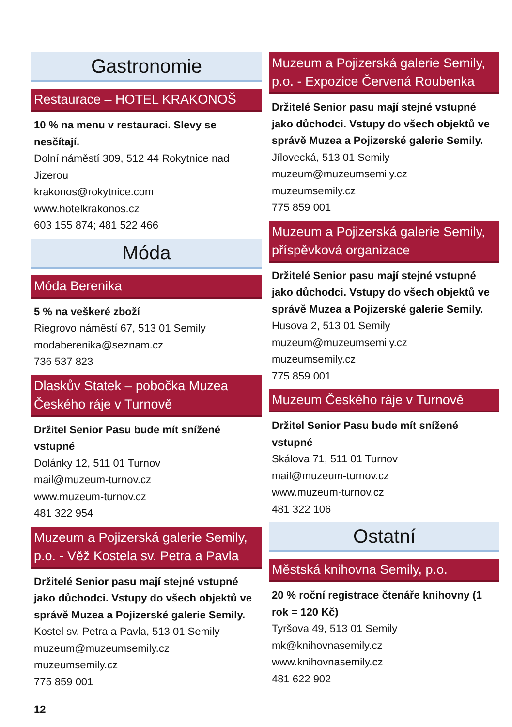Gastronomie
Restaurace – HOTEL KRAKONOŠ
10 % na menu v restauraci. Slevy se nesčítají.
Dolní náměstí 309, 512 44 Rokytnice nad Jizerou
krakonos@rokytnice.com
www.hotelkrakonos.cz
603 155 874; 481 522 466
Móda
Móda Berenika
5 % na veškeré zboží
Riegrovo náměstí 67, 513 01 Semily
modaberenika@seznam.cz
736 537 823
Dlaskův Statek – pobočka Muzea Českého ráje v Turnově
Držitel Senior Pasu bude mít snížené vstupné
Dolánky 12, 511 01 Turnov
mail@muzeum-turnov.cz
www.muzeum-turnov.cz
481 322 954
Muzeum a Pojizerská galerie Semily, p.o. - Věž Kostela sv. Petra a Pavla
Držitelé Senior pasu mají stejné vstupné jako důchodci. Vstupy do všech objektů ve správě Muzea a Pojizerské galerie Semily.
Kostel sv. Petra a Pavla, 513 01 Semily
muzeum@muzeumsemily.cz
muzeumsemily.cz
775 859 001
Muzeum a Pojizerská galerie Semily, p.o. - Expozice Červená Roubenka
Držitelé Senior pasu mají stejné vstupné jako důchodci. Vstupy do všech objektů ve správě Muzea a Pojizerské galerie Semily.
Jílovecká, 513 01 Semily
muzeum@muzeumsemily.cz
muzeumsemily.cz
775 859 001
Muzeum a Pojizerská galerie Semily, příspěvková organizace
Držitelé Senior pasu mají stejné vstupné jako důchodci. Vstupy do všech objektů ve správě Muzea a Pojizerské galerie Semily.
Husova 2, 513 01 Semily
muzeum@muzeumsemily.cz
muzeumsemily.cz
775 859 001
Muzeum Českého ráje v Turnově
Držitel Senior Pasu bude mít snížené vstupné
Skálova 71, 511 01 Turnov
mail@muzeum-turnov.cz
www.muzeum-turnov.cz
481 322 106
Ostatní
Městská knihovna Semily, p.o.
20 % roční registrace čtenáře knihovny (1 rok = 120 Kč)
Tyršova 49, 513 01 Semily
mk@knihovnasemily.cz
www.knihovnasemily.cz
481 622 902
12